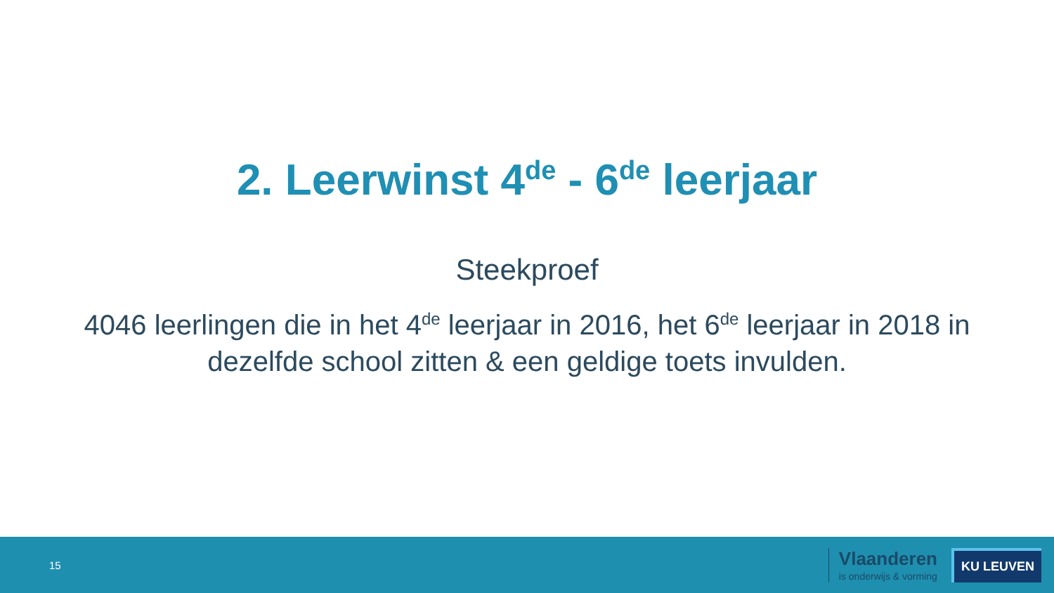2. Leerwinst 4<sup>de</sup> - 6<sup>de</sup> leerjaar
Steekproef
4046 leerlingen die in het 4<sup>de</sup> leerjaar in 2016, het 6<sup>de</sup> leerjaar in 2018 in dezelfde school zitten & een geldige toets invulden.
15
Vlaanderen
is onderwijs & vorming
KU LEUVEN